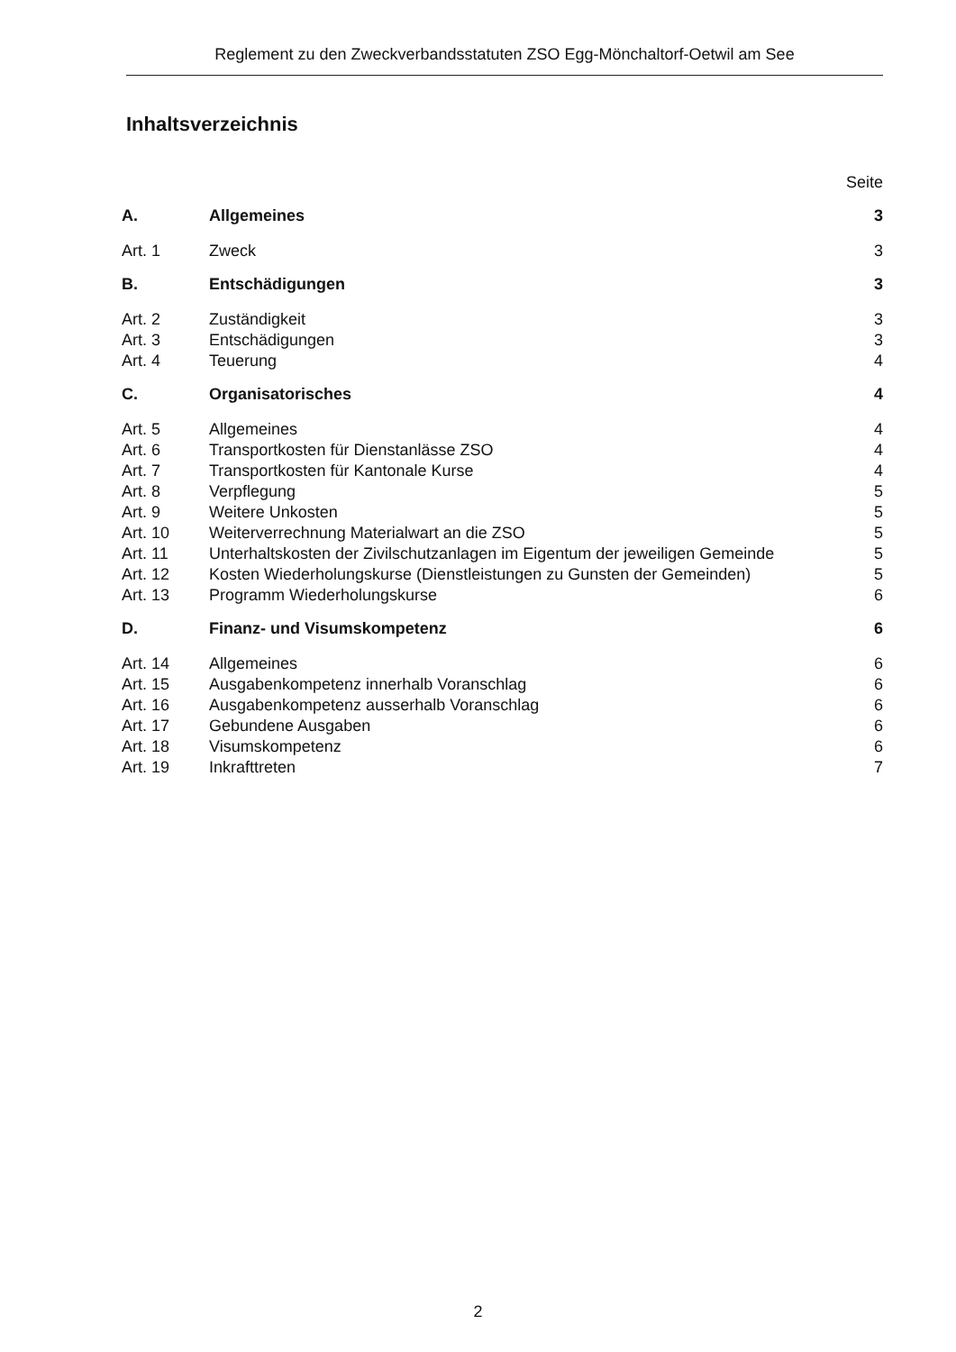Reglement zu den Zweckverbandsstatuten ZSO Egg-Mönchaltorf-Oetwil am See
Inhaltsverzeichnis
| | | Seite |
| A. | Allgemeines | 3 |
| Art. 1 | Zweck | 3 |
| B. | Entschädigungen | 3 |
| Art. 2 | Zuständigkeit | 3 |
| Art. 3 | Entschädigungen | 3 |
| Art. 4 | Teuerung | 4 |
| C. | Organisatorisches | 4 |
| Art. 5 | Allgemeines | 4 |
| Art. 6 | Transportkosten für Dienstanlässe ZSO | 4 |
| Art. 7 | Transportkosten für Kantonale Kurse | 4 |
| Art. 8 | Verpflegung | 5 |
| Art. 9 | Weitere Unkosten | 5 |
| Art. 10 | Weiterverrechnung Materialwart an die ZSO | 5 |
| Art. 11 | Unterhaltskosten der Zivilschutzanlagen im Eigentum der jeweiligen Gemeinde | 5 |
| Art. 12 | Kosten Wiederholungskurse (Dienstleistungen zu Gunsten der Gemeinden) | 5 |
| Art. 13 | Programm Wiederholungskurse | 6 |
| D. | Finanz- und Visumskompetenz | 6 |
| Art. 14 | Allgemeines | 6 |
| Art. 15 | Ausgabenkompetenz innerhalb Voranschlag | 6 |
| Art. 16 | Ausgabenkompetenz ausserhalb Voranschlag | 6 |
| Art. 17 | Gebundene Ausgaben | 6 |
| Art. 18 | Visumskompetenz | 6 |
| Art. 19 | Inkrafttreten | 7 |
2